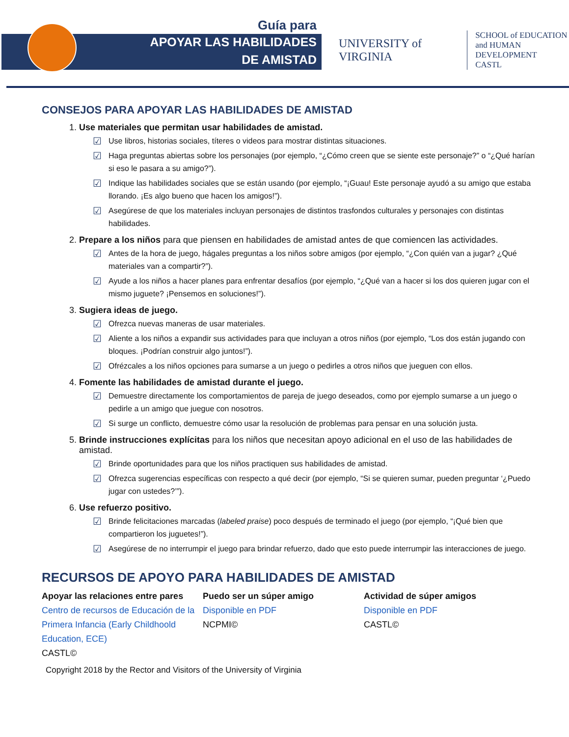Guía para
APOYAR LAS HABILIDADES
DE AMISTAD
UNIVERSITY of VIRGINIA
SCHOOL of EDUCATION
and HUMAN DEVELOPMENT
CASTL
CONSEJOS PARA APOYAR LAS HABILIDADES DE AMISTAD
1. Use materiales que permitan usar habilidades de amistad.
☑ Use libros, historias sociales, títeres o videos para mostrar distintas situaciones.
☑ Haga preguntas abiertas sobre los personajes (por ejemplo, “¿Cómo creen que se siente este personaje?” o “¿Qué harían si eso le pasara a su amigo?”).
☑ Indique las habilidades sociales que se están usando (por ejemplo, “¡Guau! Este personaje ayudó a su amigo que estaba llorando. ¡Es algo bueno que hacen los amigos!”).
☑ Asegúrese de que los materiales incluyan personajes de distintos trasfondos culturales y personajes con distintas habilidades.
2. Prepare a los niños para que piensen en habilidades de amistad antes de que comiencen las actividades.
☑ Antes de la hora de juego, hágales preguntas a los niños sobre amigos (por ejemplo, “¿Con quién van a jugar? ¿Qué materiales van a compartir?”).
☑ Ayude a los niños a hacer planes para enfrentar desafíos (por ejemplo, “¿Qué van a hacer si los dos quieren jugar con el mismo juguete? ¡Pensemos en soluciones!”).
3. Sugiera ideas de juego.
☑ Ofrezca nuevas maneras de usar materiales.
☑ Aliente a los niños a expandir sus actividades para que incluyan a otros niños (por ejemplo, “Los dos están jugando con bloques. ¡Podrían construir algo juntos!”).
☑ Ofrézcales a los niños opciones para sumarse a un juego o pedirles a otros niños que jueguen con ellos.
4. Fomente las habilidades de amistad durante el juego.
☑ Demuestre directamente los comportamientos de pareja de juego deseados, como por ejemplo sumarse a un juego o pedirle a un amigo que juegue con nosotros.
☑ Si surge un conflicto, demuestre cómo usar la resolución de problemas para pensar en una solución justa.
5. Brinde instrucciones explícitas para los niños que necesitan apoyo adicional en el uso de las habilidades de amistad.
☑ Brinde oportunidades para que los niños practiquen sus habilidades de amistad.
☑ Ofrezca sugerencias específicas con respecto a qué decir (por ejemplo, “Si se quieren sumar, pueden preguntar ‘¿Puedo jugar con ustedes?’”).
6. Use refuerzo positivo.
☑ Brinde felicitaciones marcadas (labeled praise) poco después de terminado el juego (por ejemplo, “¡Qué bien que compartieron los juguetes!”).
☑ Asegúrese de no interrumpir el juego para brindar refuerzo, dado que esto puede interrumpir las interacciones de juego.
RECURSOS DE APOYO PARA HABILIDADES DE AMISTAD
Apoyar las relaciones entre pares
Centro de recursos de Educación de la Primera Infancia (Early Childhoold Education, ECE)
CASTL©
Puedo ser un súper amigo
Disponible en PDF
NCPMI©
Actividad de súper amigos
Disponible en PDF
CASTL©
Copyright 2018 by the Rector and Visitors of the University of Virginia